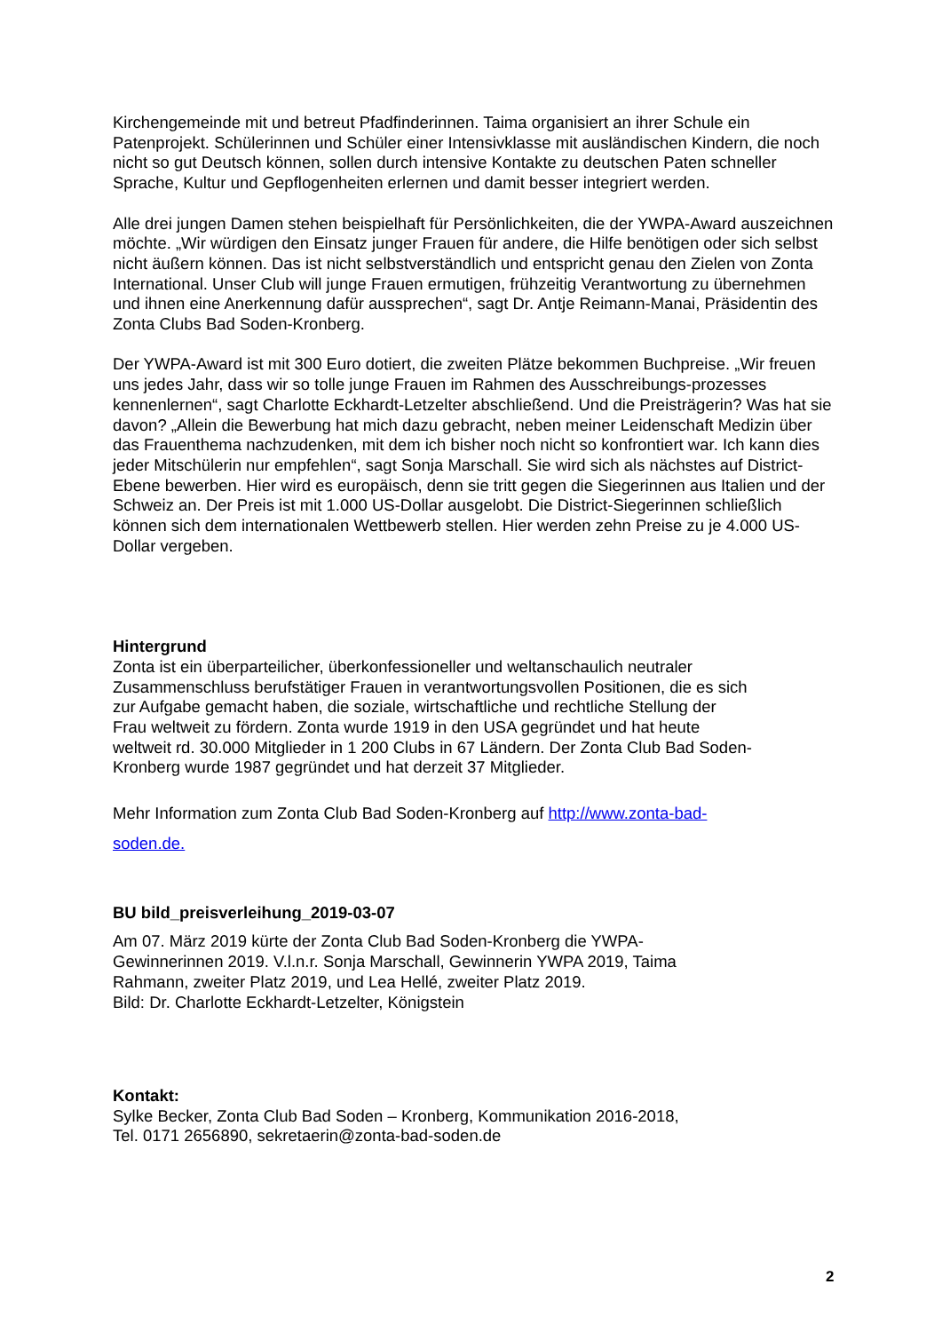Kirchengemeinde mit und betreut Pfadfinderinnen. Taima organisiert an ihrer Schule ein Patenprojekt. Schülerinnen und Schüler einer Intensivklasse mit ausländischen Kindern, die noch nicht so gut Deutsch können, sollen durch intensive Kontakte zu deutschen Paten schneller Sprache, Kultur und Gepflogenheiten erlernen und damit besser integriert werden.
Alle drei jungen Damen stehen beispielhaft für Persönlichkeiten, die der YWPA-Award auszeichnen möchte. „Wir würdigen den Einsatz junger Frauen für andere, die Hilfe benötigen oder sich selbst nicht äußern können. Das ist nicht selbstverständlich und entspricht genau den Zielen von Zonta International. Unser Club will junge Frauen ermutigen, frühzeitig Verantwortung zu übernehmen und ihnen eine Anerkennung dafür aussprechen“, sagt Dr. Antje Reimann-Manai, Präsidentin des Zonta Clubs Bad Soden-Kronberg.
Der YWPA-Award ist mit 300 Euro dotiert, die zweiten Plätze bekommen Buchpreise. „Wir freuen uns jedes Jahr, dass wir so tolle junge Frauen im Rahmen des Ausschreibungs-prozesses kennenlernen“, sagt Charlotte Eckhardt-Letzelter abschließend. Und die Preisträgerin? Was hat sie davon? „Allein die Bewerbung hat mich dazu gebracht, neben meiner Leidenschaft Medizin über das Frauenthema nachzudenken, mit dem ich bisher noch nicht so konfrontiert war. Ich kann dies jeder Mitschülerin nur empfehlen“, sagt Sonja Marschall. Sie wird sich als nächstes auf District-Ebene bewerben. Hier wird es europäisch, denn sie tritt gegen die Siegerinnen aus Italien und der Schweiz an. Der Preis ist mit 1.000 US-Dollar ausgelobt. Die District-Siegerinnen schließlich können sich dem internationalen Wettbewerb stellen. Hier werden zehn Preise zu je 4.000 US-Dollar vergeben.
Hintergrund
Zonta ist ein überparteilicher, überkonfessioneller und weltanschaulich neutraler Zusammenschluss berufstätiger Frauen in verantwortungsvollen Positionen, die es sich zur Aufgabe gemacht haben, die soziale, wirtschaftliche und rechtliche Stellung der Frau weltweit zu fördern. Zonta wurde 1919 in den USA gegründet und hat heute weltweit rd. 30.000 Mitglieder in 1 200 Clubs in 67 Ländern. Der Zonta Club Bad Soden-Kronberg wurde 1987 gegründet und hat derzeit 37 Mitglieder.
Mehr Information zum Zonta Club Bad Soden-Kronberg auf http://www.zonta-bad-soden.de.
BU bild_preisverleihung_2019-03-07
Am 07. März 2019 kürte der Zonta Club Bad Soden-Kronberg die YWPA-Gewinnerinnen 2019. V.l.n.r. Sonja Marschall, Gewinnerin YWPA 2019, Taima Rahmann, zweiter Platz 2019, und Lea Hellé, zweiter Platz 2019.
Bild: Dr. Charlotte Eckhardt-Letzelter, Königstein
Kontakt:
Sylke Becker, Zonta Club Bad Soden – Kronberg, Kommunikation 2016-2018,
Tel. 0171 2656890, sekretaerin@zonta-bad-soden.de
2